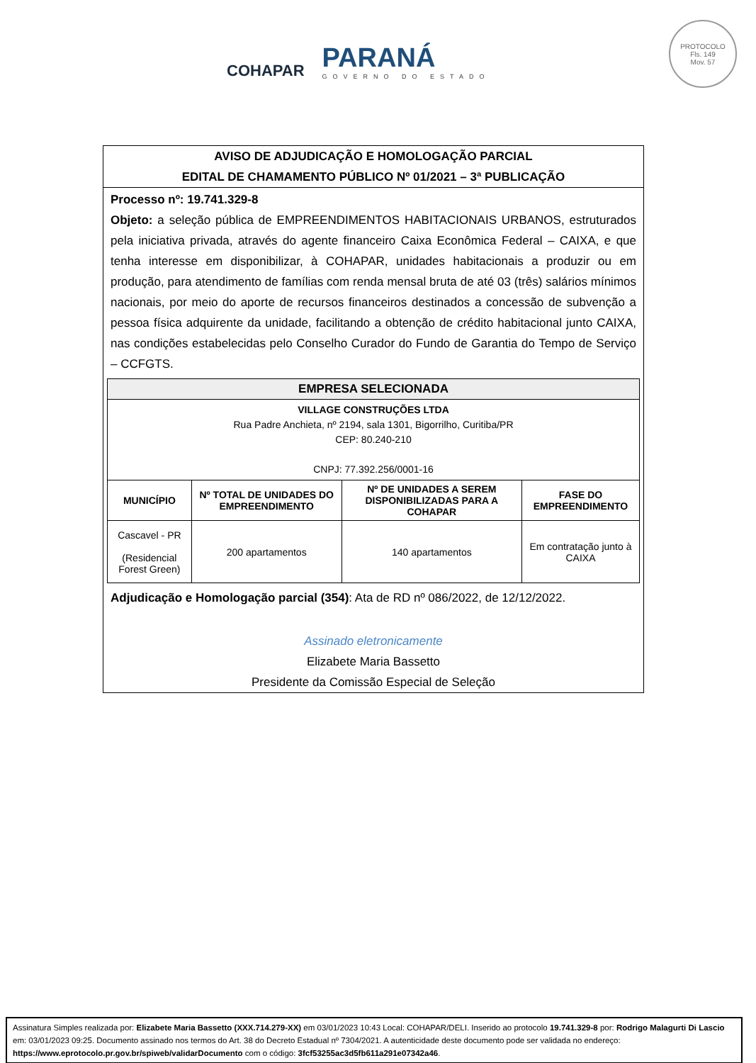COHAPAR
PARANÁ
GOVERNO DO ESTADO
PROTOCOLO
Fls. 149
Mov. 57
AVISO DE ADJUDICAÇÃO E HOMOLOGAÇÃO PARCIAL
EDITAL DE CHAMAMENTO PÚBLICO Nº 01/2021 – 3ª PUBLICAÇÃO
Processo nº: 19.741.329-8
Objeto: a seleção pública de EMPREENDIMENTOS HABITACIONAIS URBANOS, estruturados pela iniciativa privada, através do agente financeiro Caixa Econômica Federal – CAIXA, e que tenha interesse em disponibilizar, à COHAPAR, unidades habitacionais a produzir ou em produção, para atendimento de famílias com renda mensal bruta de até 03 (três) salários mínimos nacionais, por meio do aporte de recursos financeiros destinados a concessão de subvenção a pessoa física adquirente da unidade, facilitando a obtenção de crédito habitacional junto CAIXA, nas condições estabelecidas pelo Conselho Curador do Fundo de Garantia do Tempo de Serviço – CCFGTS.
| EMPRESA SELECIONADA | | | |
| --- | --- | --- | --- |
| VILLAGE CONSTRUÇÕES LTDA Rua Padre Anchieta, nº 2194, sala 1301, Bigorrilho, Curitiba/PR CEP: 80.240-210 CNPJ: 77.392.256/0001-16 | | | |
| MUNICÍPIO | Nº TOTAL DE UNIDADES DO EMPREENDIMENTO | Nº DE UNIDADES A SEREM DISPONIBILIZADAS PARA A COHAPAR | FASE DO EMPREENDIMENTO |
| Cascavel - PR (Residencial Forest Green) | 200 apartamentos | 140 apartamentos | Em contratação junto à CAIXA |
Adjudicação e Homologação parcial (354): Ata de RD nº 086/2022, de 12/12/2022.
Assinado eletronicamente
Elizabete Maria Bassetto
Presidente da Comissão Especial de Seleção
Assinatura Simples realizada por: Elizabete Maria Bassetto (XXX.714.279-XX) em 03/01/2023 10:43 Local: COHAPAR/DELI. Inserido ao protocolo 19.741.329-8 por: Rodrigo Malagurti Di Lascio em: 03/01/2023 09:25. Documento assinado nos termos do Art. 38 do Decreto Estadual nº 7304/2021. A autenticidade deste documento pode ser validada no endereço: https://www.eprotocolo.pr.gov.br/spiweb/validarDocumento com o código: 3fcf53255ac3d5fb611a291e07342a46.